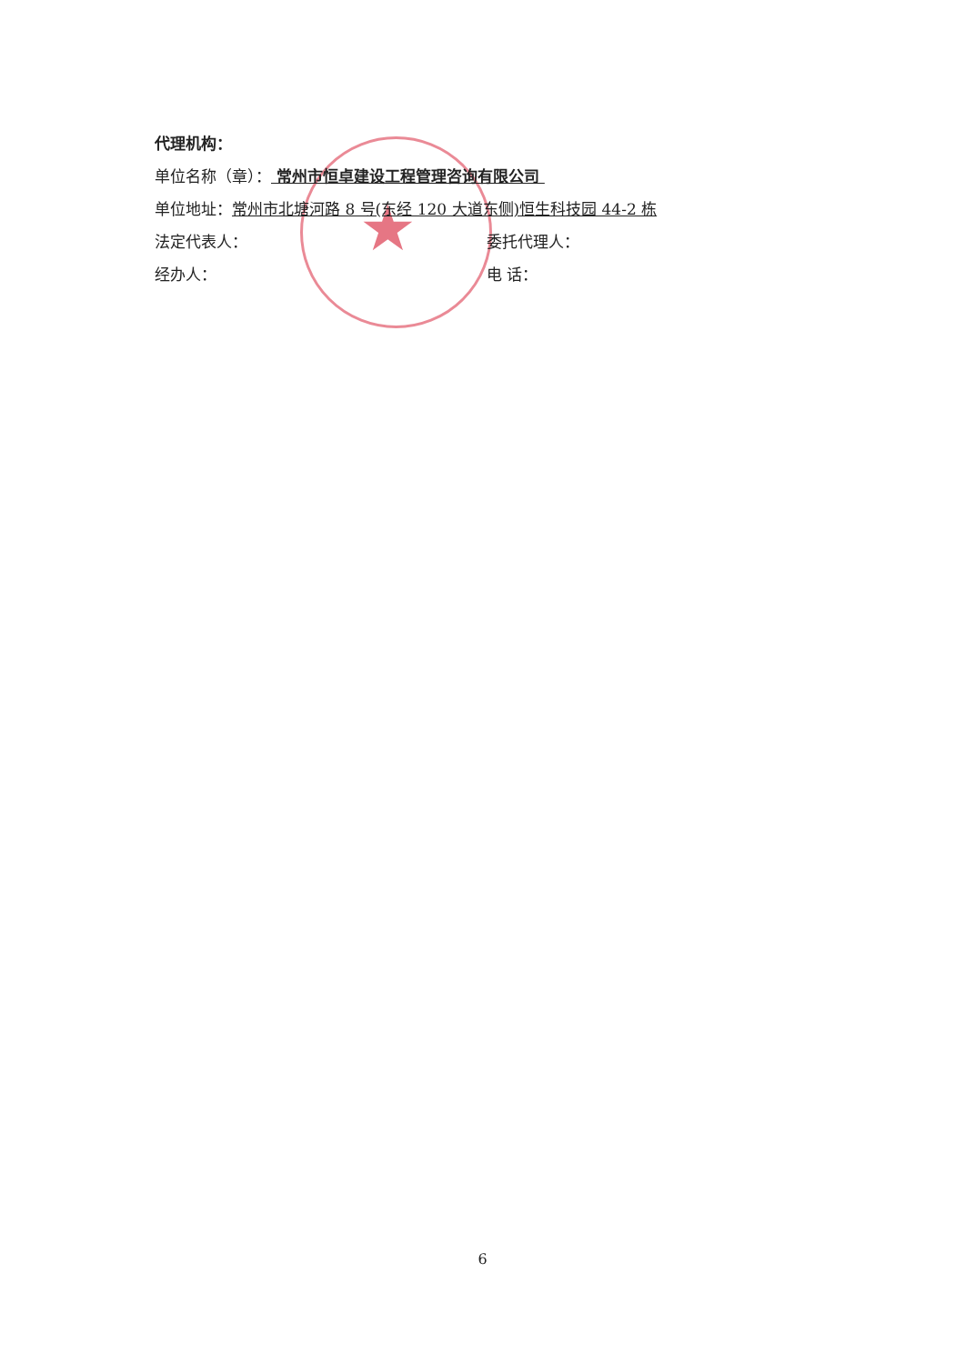★
代理机构：
单位名称（章）： 常州市恒卓建设工程管理咨询有限公司
单位地址： 常州市北塘河路 8 号(东经 120 大道东侧)恒生科技园 44-2 栋
法定代表人： 委托代理人：
经办人： 电 话：
6